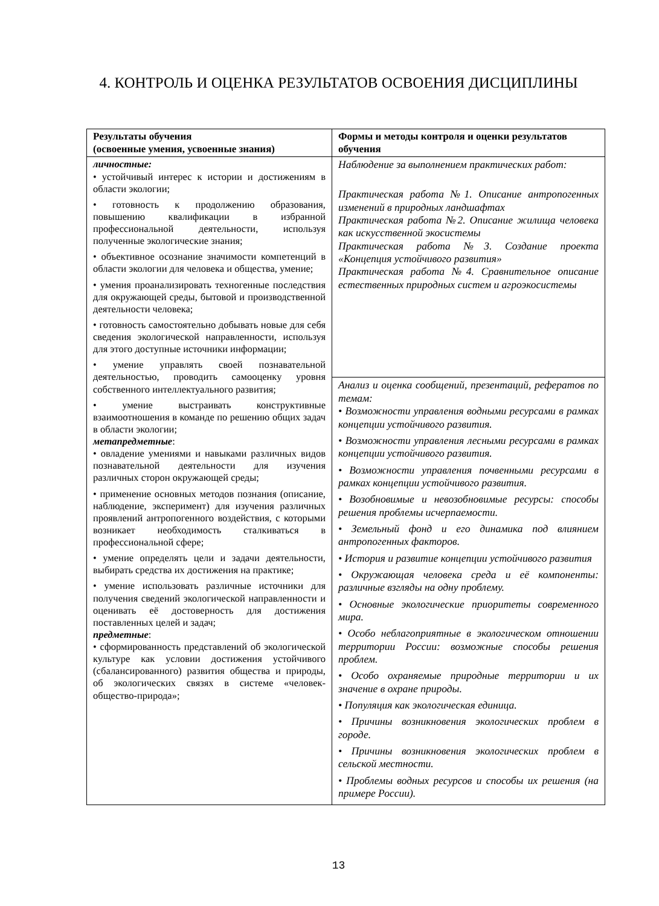4. КОНТРОЛЬ И ОЦЕНКА РЕЗУЛЬТАТОВ ОСВОЕНИЯ ДИСЦИПЛИНЫ
| Результаты обучения (освоенные умения, усвоенные знания) | Формы и методы контроля и оценки результатов обучения |
| --- | --- |
| личностные: • устойчивый интерес к истории и достижениям в области экологии; • готовность к продолжению образования, повышению квалификации в избранной профессиональной деятельности, используя полученные экологические знания; • объективное осознание значимости компетенций в области экологии для человека и общества, умение; • умения проанализировать техногенные последствия для окружающей среды, бытовой и производственной деятельности человека; • готовность самостоятельно добывать новые для себя сведения экологической направленности, используя для этого доступные источники информации; • умение управлять своей познавательной деятельностью, проводить самооценку уровня собственного интеллектуального развития; • умение выстраивать конструктивные взаимоотношения в команде по решению общих задач в области экологии; метапредметные : • овладение умениями и навыками различных видов познавательной деятельности для изучения различных сторон окружающей среды; • применение основных методов познания (описание, наблюдение, эксперимент) для изучения различных проявлений антропогенного воздействия, с которыми возникает необходимость сталкиваться в профессиональной сфере; • умение определять цели и задачи деятельности, выбирать средства их достижения на практике; • умение использовать различные источники для получения сведений экологической направленности и оценивать её достоверность для достижения поставленных целей и задач; предметные : • сформированность представлений об экологической культуре как условии достижения устойчивого (сбалансированного) развития общества и природы, об экологических связях в системе «человек-общество-природа»; | Наблюдение за выполнением практических работ: Практическая работа №1. Описание антропогенных изменений в природных ландшафтах Практическая работа №2. Описание жилища человека как искусственной экосистемы Практическая работа №3. Создание проекта «Концепция устойчивого развития» Практическая работа №4. Сравнительное описание естественных природных систем и агроэкосистемы |
| | Анализ и оценка сообщений, презентаций, рефератов по темам: • Возможности управления водными ресурсами в рамках концепции устойчивого развития. • Возможности управления лесными ресурсами в рамках концепции устойчивого развития. • Возможности управления почвенными ресурсами в рамках концепции устойчивого развития. • Возобновимые и невозобновимые ресурсы: способы решения проблемы исчерпаемости. • Земельный фонд и его динамика под влиянием антропогенных факторов. • История и развитие концепции устойчивого развития • Окружающая человека среда и её компоненты: различные взгляды на одну проблему. • Основные экологические приоритеты современного мира. • Особо неблагоприятные в экологическом отношении территории России: возможные способы решения проблем. • Особо охраняемые природные территории и их значение в охране природы. • Популяция как экологическая единица. • Причины возникновения экологических проблем в городе. • Причины возникновения экологических проблем в сельской местности. • Проблемы водных ресурсов и способы их решения (на примере России). |
13